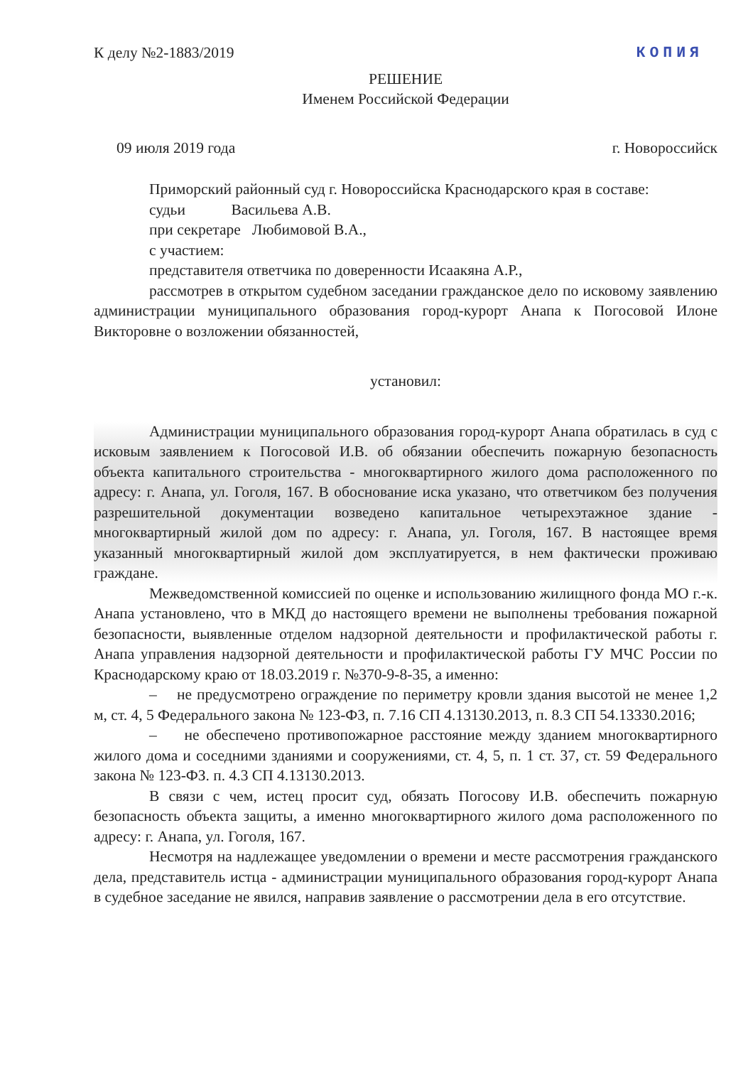К делу №2-1883/2019 КОПИЯ
РЕШЕНИЕ
Именем Российской Федерации
09 июля 2019 года г. Новороссийск
Приморский районный суд г. Новороссийска Краснодарского края в составе:
судьи Васильева А.В.
при секретаре Любимовой В.А.,
с участием:
представителя ответчика по доверенности Исаакяна А.Р.,
рассмотрев в открытом судебном заседании гражданское дело по исковому заявлению администрации муниципального образования город-курорт Анапа к Погосовой Илоне Викторовне о возложении обязанностей,
установил:
Администрации муниципального образования город-курорт Анапа обратилась в суд с исковым заявлением к Погосовой И.В. об обязании обеспечить пожарную безопасность объекта капитального строительства - многоквартирного жилого дома расположенного по адресу: г. Анапа, ул. Гоголя, 167. В обоснование иска указано, что ответчиком без получения разрешительной документации возведено капитальное четырехэтажное здание - многоквартирный жилой дом по адресу: г. Анапа, ул. Гоголя, 167. В настоящее время указанный многоквартирный жилой дом эксплуатируется, в нем фактически проживаю граждане.
Межведомственной комиссией по оценке и использованию жилищного фонда МО г.-к. Анапа установлено, что в МКД до настоящего времени не выполнены требования пожарной безопасности, выявленные отделом надзорной деятельности и профилактической работы г. Анапа управления надзорной деятельности и профилактической работы ГУ МЧС России по Краснодарскому краю от 18.03.2019 г. №370-9-8-35, а именно:
– не предусмотрено ограждение по периметру кровли здания высотой не менее 1,2 м, ст. 4, 5 Федерального закона № 123-ФЗ, п. 7.16 СП 4.13130.2013, п. 8.3 СП 54.13330.2016;
– не обеспечено противопожарное расстояние между зданием многоквартирного жилого дома и соседними зданиями и сооружениями, ст. 4, 5, п. 1 ст. 37, ст. 59 Федерального закона № 123-ФЗ. п. 4.3 СП 4.13130.2013.
В связи с чем, истец просит суд, обязать Погосову И.В. обеспечить пожарную безопасность объекта защиты, а именно многоквартирного жилого дома расположенного по адресу: г. Анапа, ул. Гоголя, 167.
Несмотря на надлежащее уведомлении о времени и месте рассмотрения гражданского дела, представитель истца - администрации муниципального образования город-курорт Анапа в судебное заседание не явился, направив заявление о рассмотрении дела в его отсутствие.